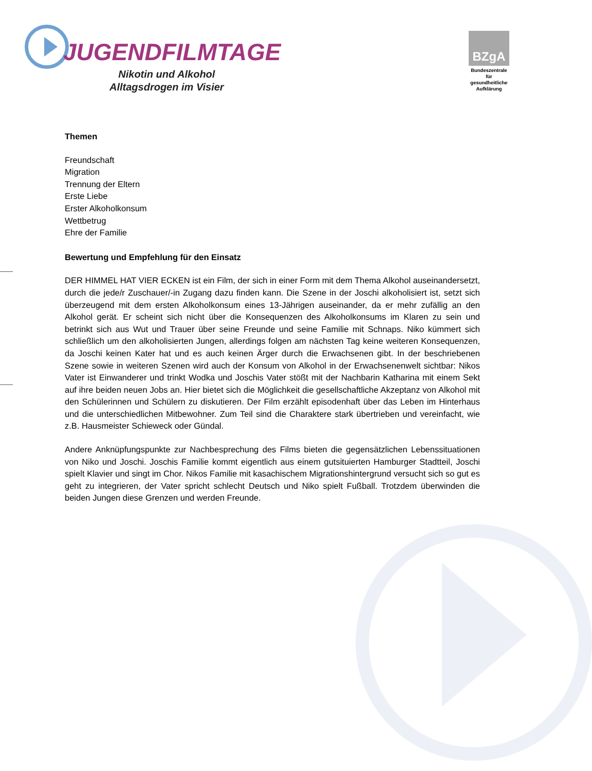JUGENDFILMTAGE
Nikotin und Alkohol
Alltagsdrogen im Visier
BZgA
Bundeszentrale
für
gesundheitliche
Aufklärung
Themen
Freundschaft
Migration
Trennung der Eltern
Erste Liebe
Erster Alkoholkonsum
Wettbetrug
Ehre der Familie
Bewertung und Empfehlung für den Einsatz
DER HIMMEL HAT VIER ECKEN ist ein Film, der sich in einer Form mit dem Thema Alkohol auseinandersetzt, durch die jede/r Zuschauer/-in Zugang dazu finden kann. Die Szene in der Joschi alkoholisiert ist, setzt sich überzeugend mit dem ersten Alkoholkonsum eines 13-Jährigen auseinander, da er mehr zufällig an den Alkohol gerät. Er scheint sich nicht über die Konsequenzen des Alkoholkonsums im Klaren zu sein und betrinkt sich aus Wut und Trauer über seine Freunde und seine Familie mit Schnaps. Niko kümmert sich schließlich um den alkoholisierten Jungen, allerdings folgen am nächsten Tag keine weiteren Konsequenzen, da Joschi keinen Kater hat und es auch keinen Ärger durch die Erwachsenen gibt. In der beschriebenen Szene sowie in weiteren Szenen wird auch der Konsum von Alkohol in der Erwachsenenwelt sichtbar: Nikos Vater ist Einwanderer und trinkt Wodka und Joschis Vater stößt mit der Nachbarin Katharina mit einem Sekt auf ihre beiden neuen Jobs an. Hier bietet sich die Möglichkeit die gesellschaftliche Akzeptanz von Alkohol mit den Schülerinnen und Schülern zu diskutieren. Der Film erzählt episodenhaft über das Leben im Hinterhaus und die unterschiedlichen Mitbewohner. Zum Teil sind die Charaktere stark übertrieben und vereinfacht, wie z.B. Hausmeister Schieweck oder Gündal.
Andere Anknüpfungspunkte zur Nachbesprechung des Films bieten die gegensätzlichen Lebenssituationen von Niko und Joschi. Joschis Familie kommt eigentlich aus einem gutsituierten Hamburger Stadtteil, Joschi spielt Klavier und singt im Chor. Nikos Familie mit kasachischem Migrationshintergrund versucht sich so gut es geht zu integrieren, der Vater spricht schlecht Deutsch und Niko spielt Fußball. Trotzdem überwinden die beiden Jungen diese Grenzen und werden Freunde.